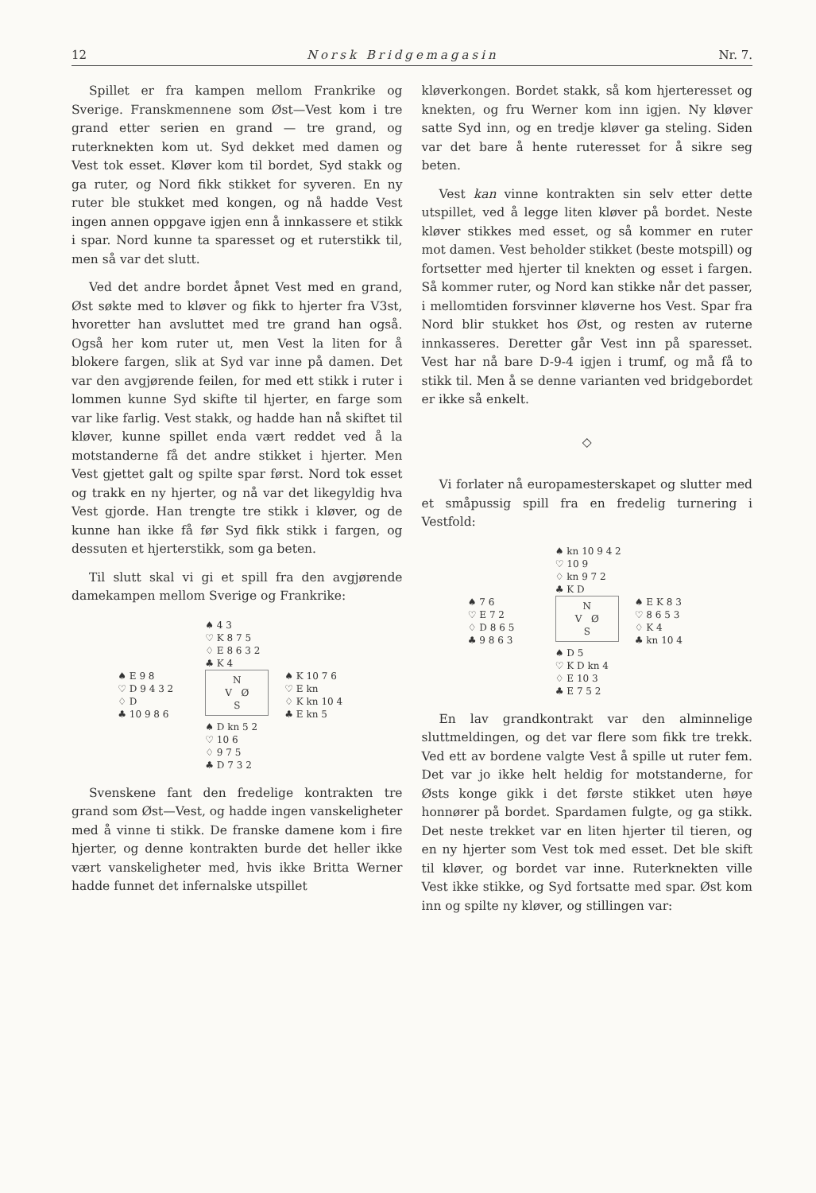12 Norsk Bridgemagasin Nr. 7.
Spillet er fra kampen mellom Frankrike og Sverige. Franskmennene som Øst—Vest kom i tre grand etter serien en grand — tre grand, og ruterknekten kom ut. Syd dekket med damen og Vest tok esset. Kløver kom til bordet, Syd stakk og ga ruter, og Nord fikk stikket for syveren. En ny ruter ble stukket med kongen, og nå hadde Vest ingen annen oppgave igjen enn å innkassere et stikk i spar. Nord kunne ta sparesset og et ruterstikk til, men så var det slutt.
Ved det andre bordet åpnet Vest med en grand, Øst søkte med to kløver og fikk to hjerter fra V3st, hvoretter han avsluttet med tre grand han også. Også her kom ruter ut, men Vest la liten for å blokere fargen, slik at Syd var inne på damen. Det var den avgjørende feilen, for med ett stikk i ruter i lommen kunne Syd skifte til hjerter, en farge som var like farlig. Vest stakk, og hadde han nå skiftet til kløver, kunne spillet enda vært reddet ved å la motstanderne få det andre stikket i hjerter. Men Vest gjettet galt og spilte spar først. Nord tok esset og trakk en ny hjerter, og nå var det likegyldig hva Vest gjorde. Han trengte tre stikk i kløver, og de kunne han ikke få før Syd fikk stikk i fargen, og dessuten et hjerterstikk, som ga beten.
Til slutt skal vi gi et spill fra den avgjørende damekampen mellom Sverige og Frankrike:
♠ 4 3
♡ K 8 7 5
♢ E 8 6 3 2
♣ K 4
♠ E 9 8
♡ D 9 4 3 2
♢ D
♣ 10 9 8 6
N
V Ø
S
♠ K 10 7 6
♡ E kn
♢ K kn 10 4
♣ E kn 5
♠ D kn 5 2
♡ 10 6
♢ 9 7 5
♣ D 7 3 2
Svenskene fant den fredelige kontrakten tre grand som Øst—Vest, og hadde ingen vanskeligheter med å vinne ti stikk. De franske damene kom i fire hjerter, og denne kontrakten burde det heller ikke vært vanskeligheter med, hvis ikke Britta Werner hadde funnet det infernalske utspillet
kløverkongen. Bordet stakk, så kom hjerteresset og knekten, og fru Werner kom inn igjen. Ny kløver satte Syd inn, og en tredje kløver ga steling. Siden var det bare å hente ruteresset for å sikre seg beten.
Vest kan vinne kontrakten sin selv etter dette utspillet, ved å legge liten kløver på bordet. Neste kløver stikkes med esset, og så kommer en ruter mot damen. Vest beholder stikket (beste motspill) og fortsetter med hjerter til knekten og esset i fargen. Så kommer ruter, og Nord kan stikke når det passer, i mellomtiden forsvinner kløverne hos Vest. Spar fra Nord blir stukket hos Øst, og resten av ruterne innkasseres. Deretter går Vest inn på sparesset. Vest har nå bare D-9-4 igjen i trumf, og må få to stikk til. Men å se denne varianten ved bridgebordet er ikke så enkelt.
◇
Vi forlater nå europamesterskapet og slutter med et småpussig spill fra en fredelig turnering i Vestfold:
♠ kn 10 9 4 2
♡ 10 9
♢ kn 9 7 2
♣ K D
♠ 7 6
♡ E 7 2
♢ D 8 6 5
♣ 9 8 6 3
N
V Ø
S
♠ E K 8 3
♡ 8 6 5 3
♢ K 4
♣ kn 10 4
♠ D 5
♡ K D kn 4
♢ E 10 3
♣ E 7 5 2
En lav grandkontrakt var den alminnelige sluttmeldingen, og det var flere som fikk tre trekk. Ved ett av bordene valgte Vest å spille ut ruter fem. Det var jo ikke helt heldig for motstanderne, for Østs konge gikk i det første stikket uten høye honnører på bordet. Spardamen fulgte, og ga stikk. Det neste trekket var en liten hjerter til tieren, og en ny hjerter som Vest tok med esset. Det ble skift til kløver, og bordet var inne. Ruterknekten ville Vest ikke stikke, og Syd fortsatte med spar. Øst kom inn og spilte ny kløver, og stillingen var: